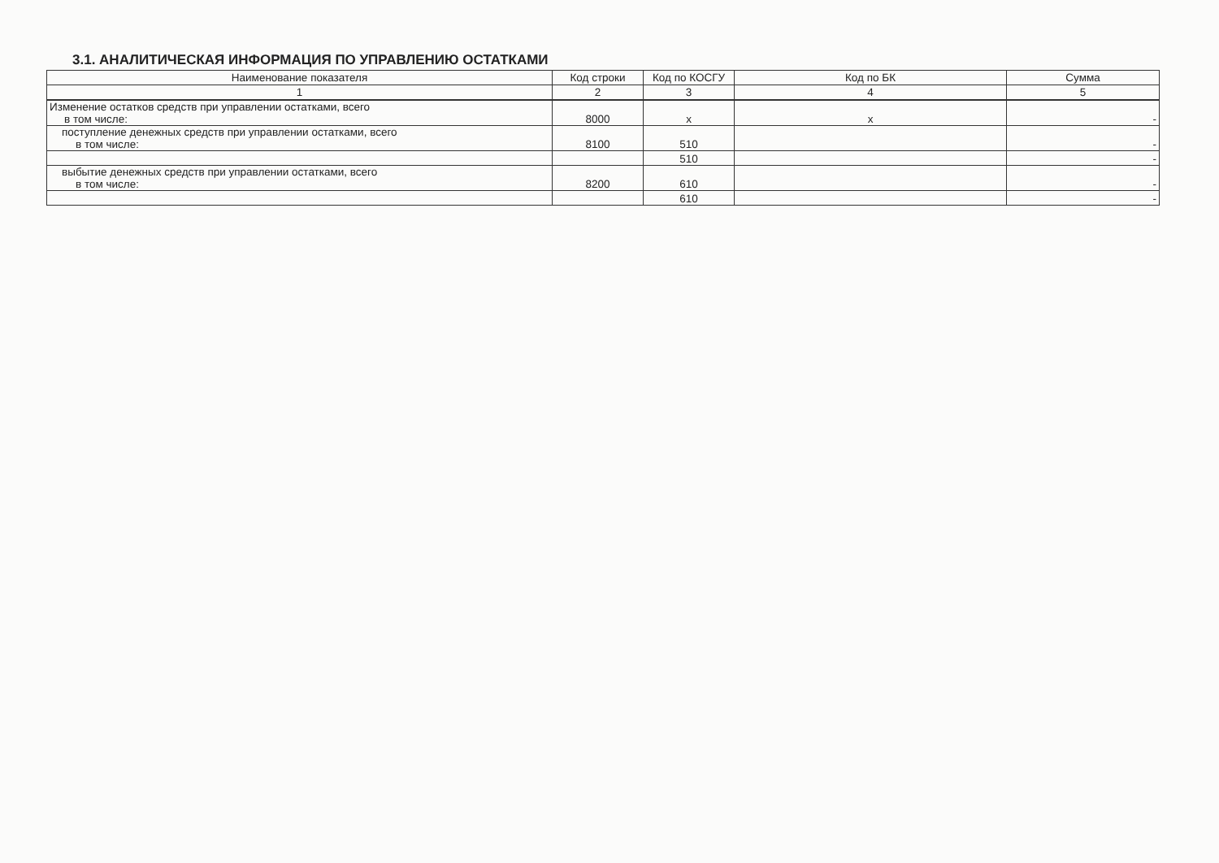3.1. АНАЛИТИЧЕСКАЯ ИНФОРМАЦИЯ ПО УПРАВЛЕНИЮ ОСТАТКАМИ
| Наименование показателя | Код строки | Код по КОСГУ | Код по БК | Сумма |
| --- | --- | --- | --- | --- |
| 1 | 2 | 3 | 4 | 5 |
| Изменение остатков средств при управлении остатками, всего в том числе: | 8000 | x | x | - |
| поступление денежных средств при управлении остатками, всего в том числе: | 8100 | 510 | | - |
| | | 510 | | - |
| выбытие денежных средств при управлении остатками, всего в том числе: | 8200 | 610 | | - |
| | | 610 | | - |